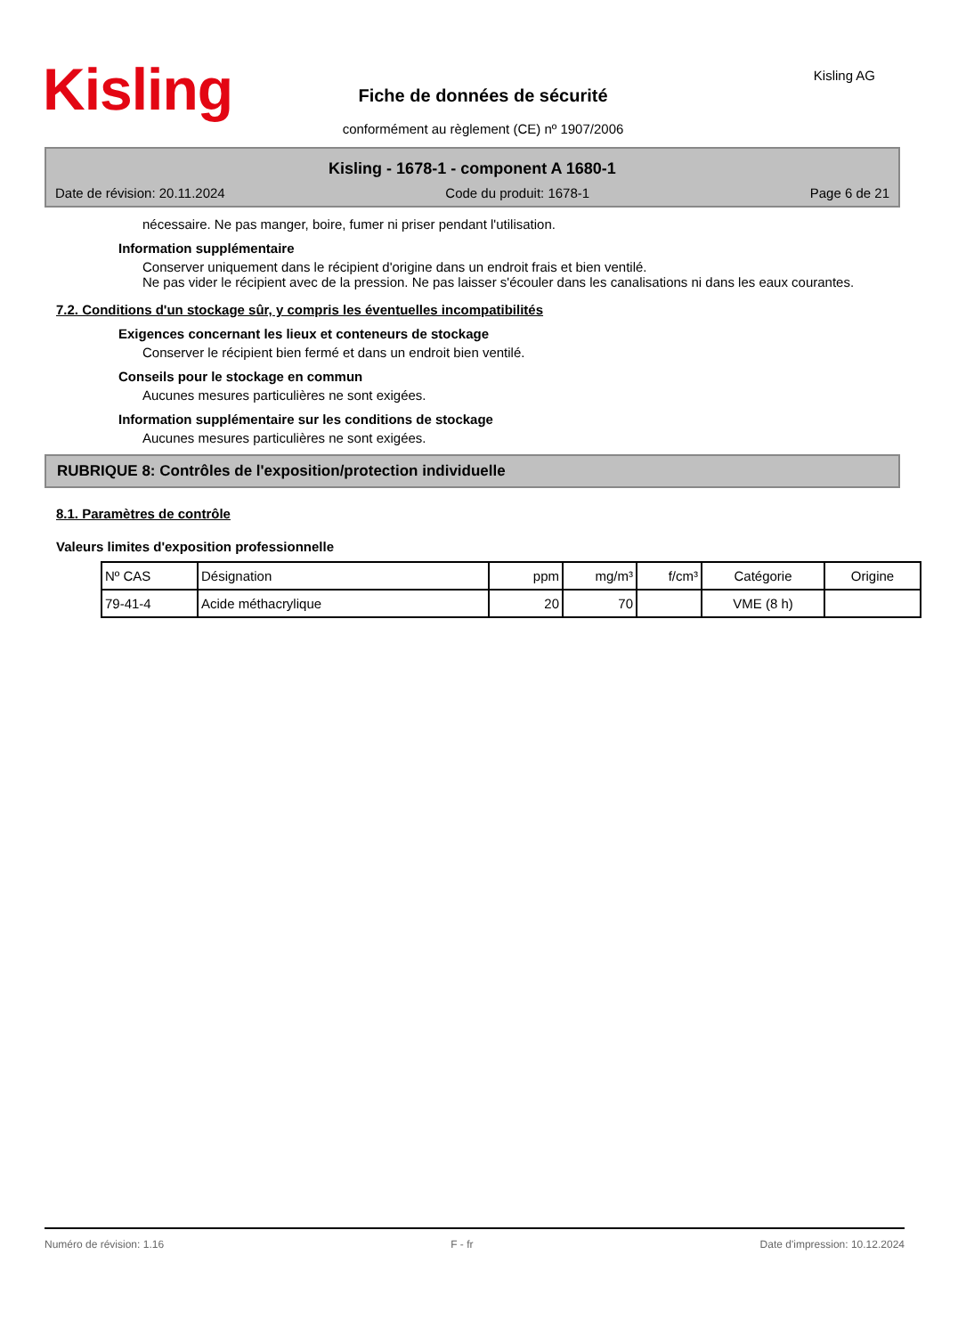Kisling
Fiche de données de sécurité
conformément au règlement (CE) nº 1907/2006
Kisling AG
Kisling - 1678-1 - component A 1680-1
Date de révision: 20.11.2024 Code du produit: 1678-1 Page 6 de 21
nécessaire. Ne pas manger, boire, fumer ni priser pendant l'utilisation.
Information supplémentaire
Conserver uniquement dans le récipient d'origine dans un endroit frais et bien ventilé.
Ne pas vider le récipient avec de la pression. Ne pas laisser s'écouler dans les canalisations ni dans les eaux courantes.
7.2. Conditions d'un stockage sûr, y compris les éventuelles incompatibilités
Exigences concernant les lieux et conteneurs de stockage
Conserver le récipient bien fermé et dans un endroit bien ventilé.
Conseils pour le stockage en commun
Aucunes mesures particulières ne sont exigées.
Information supplémentaire sur les conditions de stockage
Aucunes mesures particulières ne sont exigées.
RUBRIQUE 8: Contrôles de l'exposition/protection individuelle
8.1. Paramètres de contrôle
Valeurs limites d'exposition professionnelle
| Nº CAS | Désignation | ppm | mg/m³ | f/cm³ | Catégorie | Origine |
| --- | --- | --- | --- | --- | --- | --- |
| 79-41-4 | Acide méthacrylique | 20 | 70 | | VME (8 h) | |
Numéro de révision: 1.16 F - fr Date d'impression: 10.12.2024